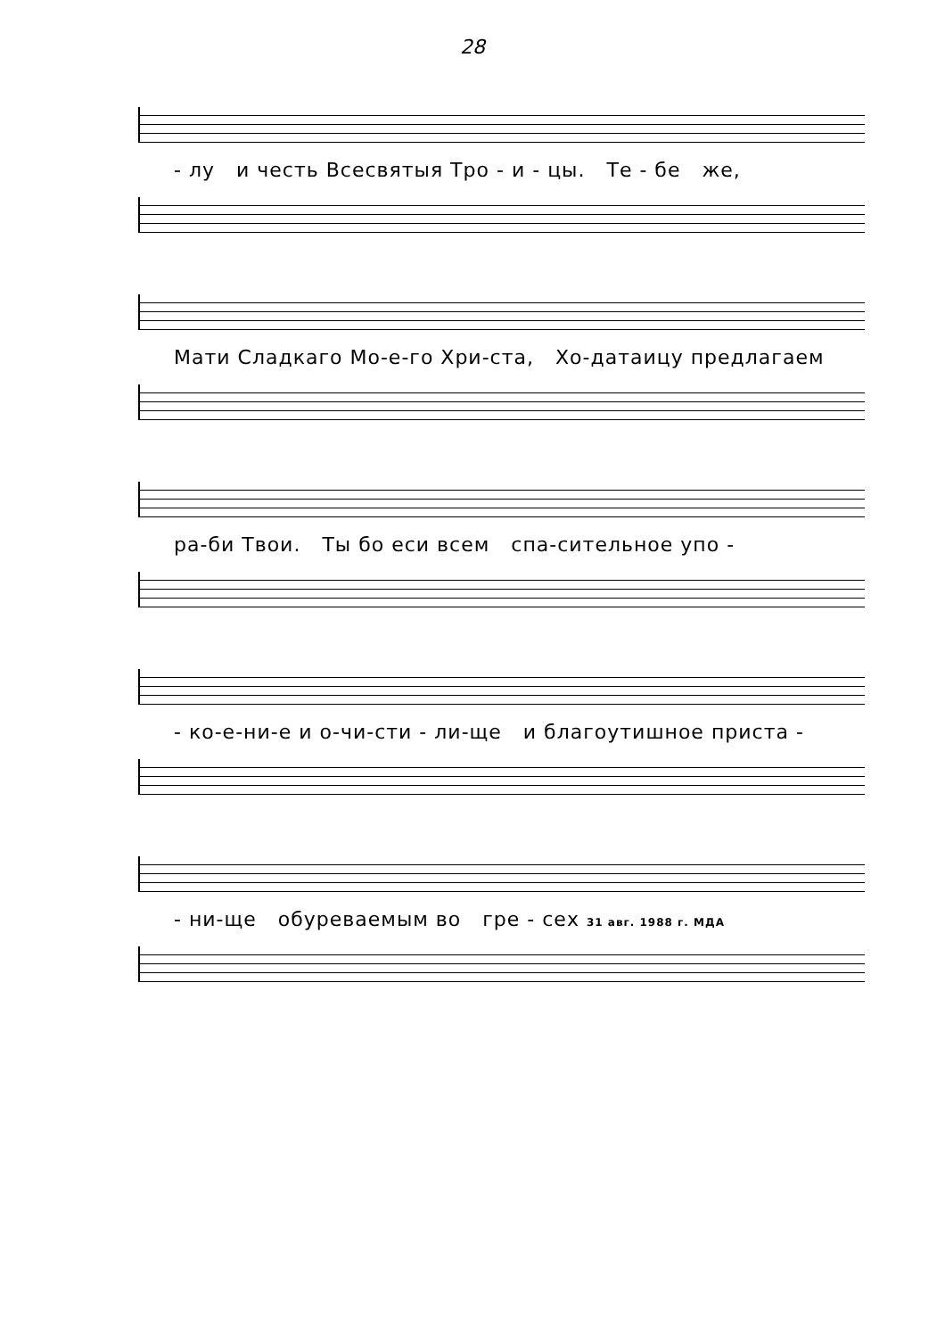28
- лу и честь Всесвятыя Тро - и - цы. Те - бе же,
Мати Сладкаго Мо-е-го Хри-ста, Хо-датаицу предлагаем
ра-би Твои. Ты бо еси всем спа-сительное упо -
- ко-е-ни-е и о-чи-сти - ли-ще и благоутишное приста -
- ни-ще обуреваемым во гре - сех 31 авг. 1988 г. МДА